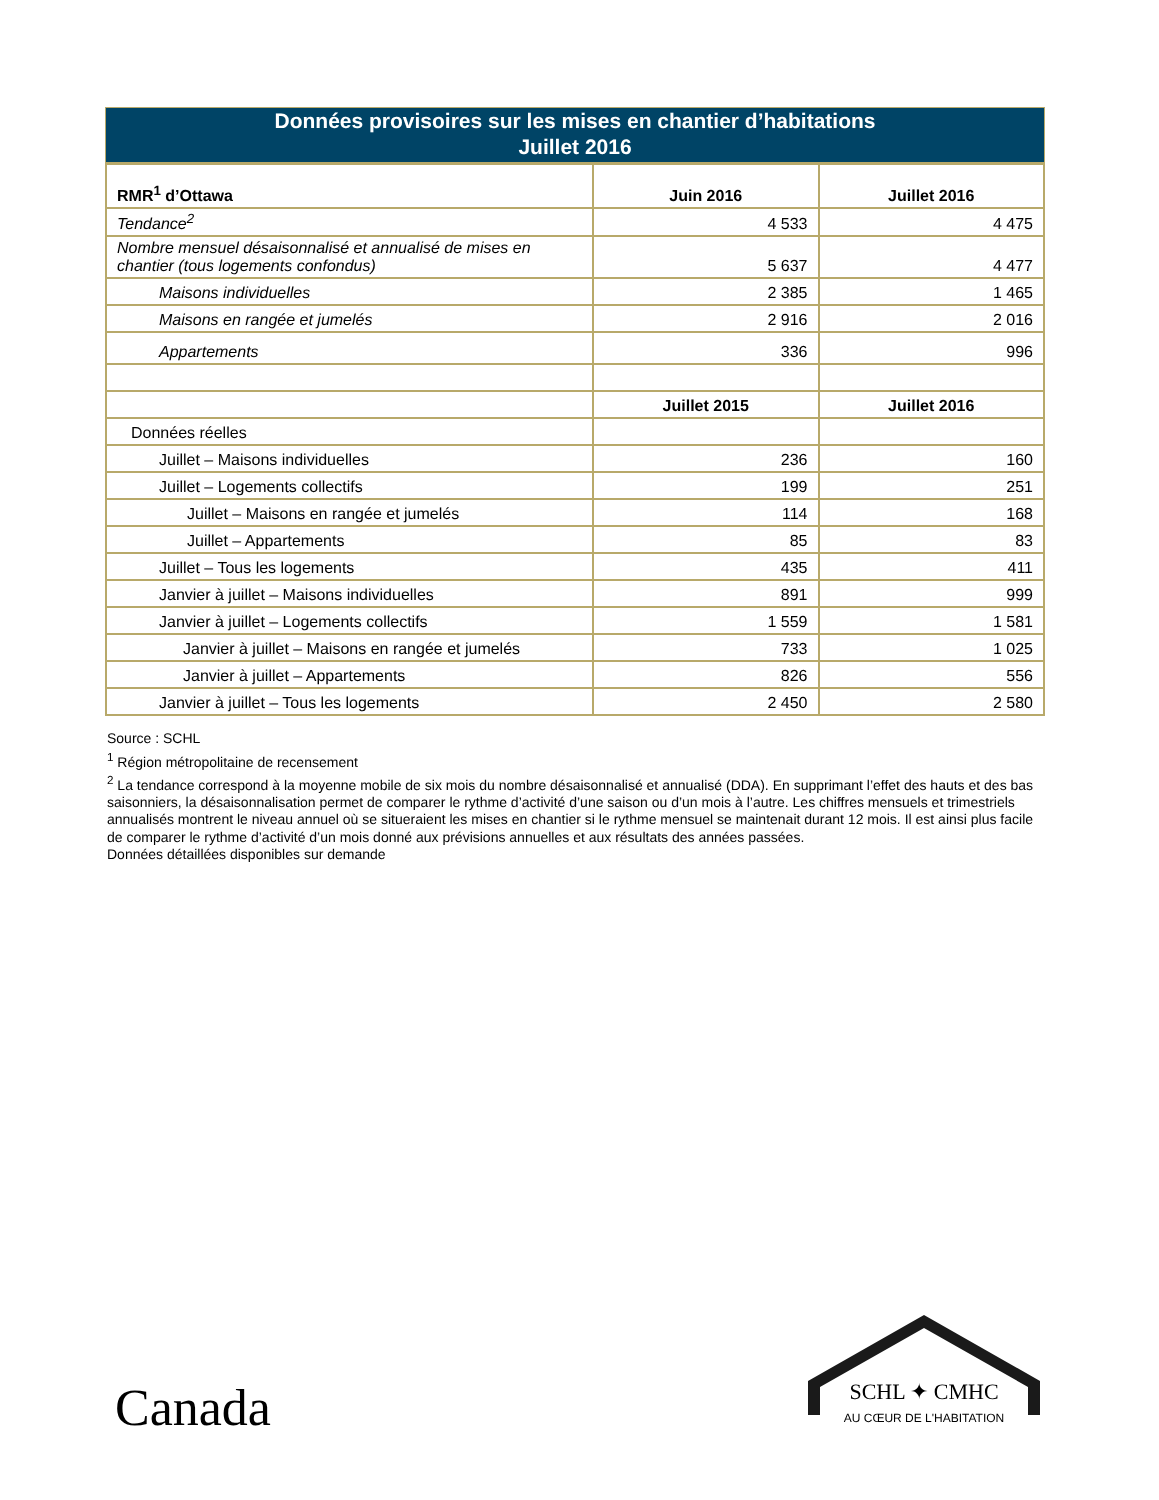Données provisoires sur les mises en chantier d’habitations
Juillet 2016
| RMR<sup>1</sup> d’Ottawa | Juin 2016 | Juillet 2016 |
| --- | --- | --- |
| Tendance<sup>2</sup> | 4 533 | 4 475 |
| Nombre mensuel désaisonnalisé et annualisé de mises en chantier (tous logements confondus) | 5 637 | 4 477 |
| Maisons individuelles | 2 385 | 1 465 |
| Maisons en rangée et jumelés | 2 916 | 2 016 |
| Appartements | 336 | 996 |
| | Juillet 2015 | Juillet 2016 |
| Données réelles | | |
| Juillet – Maisons individuelles | 236 | 160 |
| Juillet – Logements collectifs | 199 | 251 |
| Juillet – Maisons en rangée et jumelés | 114 | 168 |
| Juillet – Appartements | 85 | 83 |
| Juillet – Tous les logements | 435 | 411 |
| Janvier à juillet – Maisons individuelles | 891 | 999 |
| Janvier à juillet – Logements collectifs | 1 559 | 1 581 |
| Janvier à juillet – Maisons en rangée et jumelés | 733 | 1 025 |
| Janvier à juillet – Appartements | 826 | 556 |
| Janvier à juillet – Tous les logements | 2 450 | 2 580 |
Source : SCHL
<sup>1</sup> Région métropolitaine de recensement
<sup>2</sup> La tendance correspond à la moyenne mobile de six mois du nombre désaisonnalisé et annualisé (DDA). En supprimant l’effet des hauts et des bas saisonniers, la désaisonnalisation permet de comparer le rythme d’activité d’une saison ou d’un mois à l’autre. Les chiffres mensuels et trimestriels annualisés montrent le niveau annuel où se situeraient les mises en chantier si le rythme mensuel se maintenait durant 12 mois. Il est ainsi plus facile de comparer le rythme d’activité d’un mois donné aux prévisions annuelles et aux résultats des années passées.
Données détaillées disponibles sur demande
Canada
SCHL ✦ CMHC
AU CŒUR DE L'HABITATION